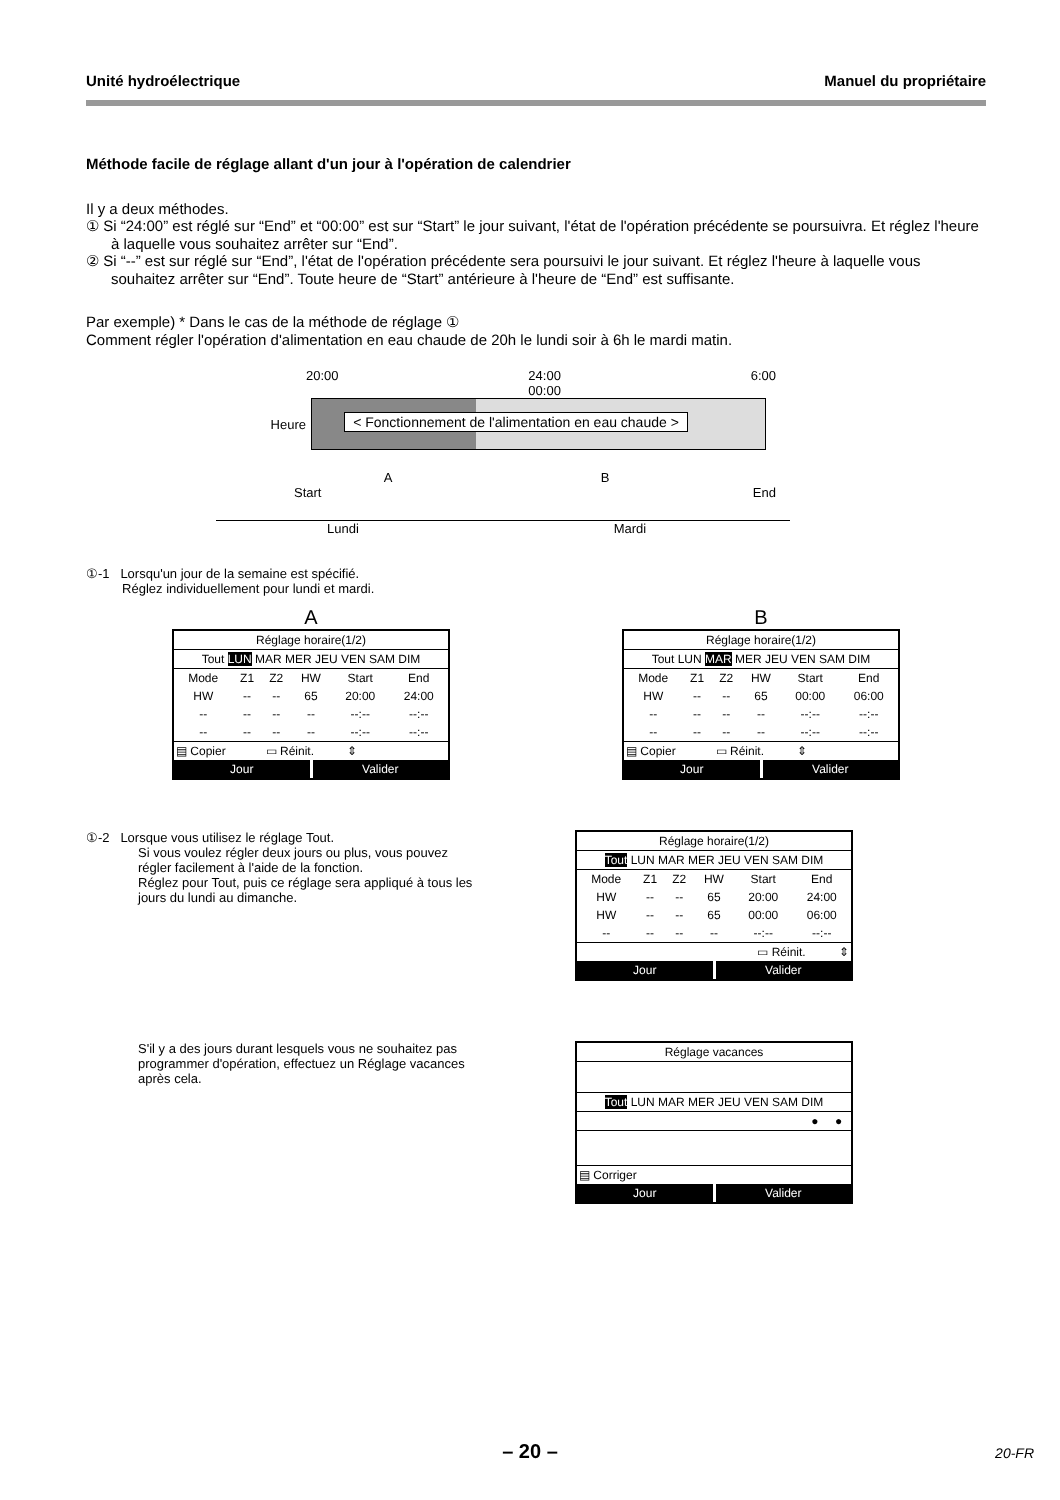Unité hydroélectrique Manuel du propriétaire
Méthode facile de réglage allant d'un jour à l'opération de calendrier
Il y a deux méthodes.
① Si “24:00” est réglé sur “End” et “00:00” est sur “Start” le jour suivant, l'état de l'opération précédente se poursuivra. Et réglez l'heure à laquelle vous souhaitez arrêter sur “End”.
② Si “--” est sur réglé sur “End”, l'état de l'opération précédente sera poursuivi le jour suivant. Et réglez l'heure à laquelle vous souhaitez arrêter sur “End”. Toute heure de “Start” antérieure à l'heure de “End” est suffisante.
Par exemple) * Dans le cas de la méthode de réglage ①
Comment régler l'opération d'alimentation en eau chaude de 20h le lundi soir à 6h le mardi matin.
20:00 24:00
00:00 6:00
Heure
< Fonctionnement de l'alimentation en eau chaude >
A B
Start End
Lundi Mardi
①-1 Lorsqu'un jour de la semaine est spécifié.
Réglez individuellement pour lundi et mardi.
A
Réglage horaire(1/2)
Tout LUN MAR MER JEU VEN SAM DIM
| Mode | Z1 | Z2 | HW | Start | End |
| HW | -- | -- | 65 | 20:00 | 24:00 |
| -- | -- | -- | -- | --:-- | --:-- |
| -- | -- | -- | -- | --:-- | --:-- |
▤ Copier ▭ Réinit. ⇕
Jour Valider
B
Réglage horaire(1/2)
Tout LUN MAR MER JEU VEN SAM DIM
| Mode | Z1 | Z2 | HW | Start | End |
| HW | -- | -- | 65 | 00:00 | 06:00 |
| -- | -- | -- | -- | --:-- | --:-- |
| -- | -- | -- | -- | --:-- | --:-- |
▤ Copier ▭ Réinit. ⇕
Jour Valider
①-2 Lorsque vous utilisez le réglage Tout.
Si vous voulez régler deux jours ou plus, vous pouvez régler facilement à l'aide de la fonction.
Réglez pour Tout, puis ce réglage sera appliqué à tous les jours du lundi au dimanche.
Réglage horaire(1/2)
Tout LUN MAR MER JEU VEN SAM DIM
| Mode | Z1 | Z2 | HW | Start | End |
| HW | -- | -- | 65 | 20:00 | 24:00 |
| HW | -- | -- | 65 | 00:00 | 06:00 |
| -- | -- | -- | -- | --:-- | --:-- |
▭ Réinit. ⇕
Jour Valider
S'il y a des jours durant lesquels vous ne souhaitez pas programmer d'opération, effectuez un Réglage vacances après cela.
Réglage vacances
Tout LUN MAR MER JEU VEN SAM DIM
● ●
▤ Corriger
Jour Valider
– 20 – 20-FR